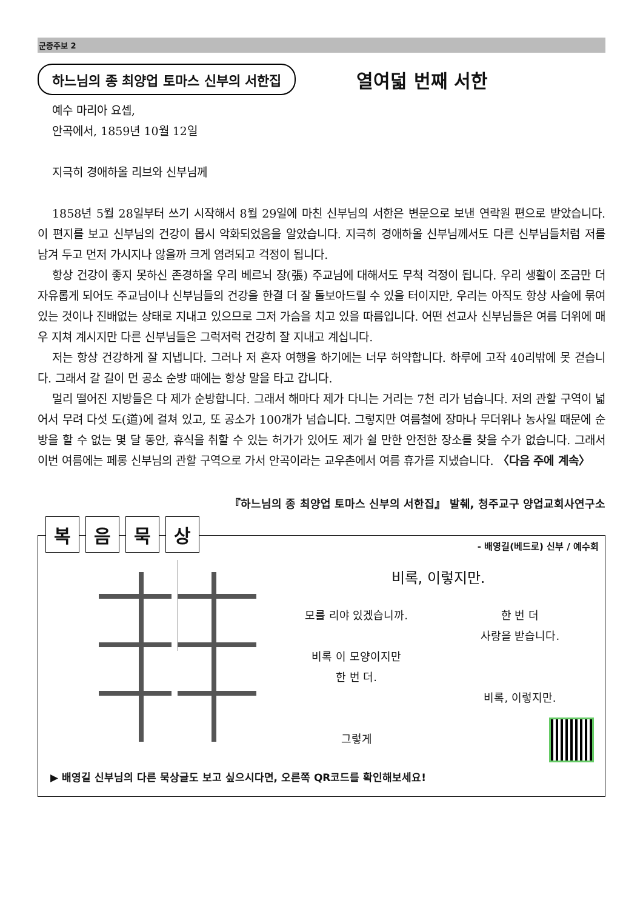군종주보 2
하느님의 종 최양업 토마스 신부의 서한집
열여덟 번째 서한
예수 마리아 요셉,
안곡에서, 1859년 10월 12일
지극히 경애하올 리브와 신부님께
1858년 5월 28일부터 쓰기 시작해서 8월 29일에 마친 신부님의 서한은 변문으로 보낸 연락원 편으로 받았습니다. 이 편지를 보고 신부님의 건강이 몹시 악화되었음을 알았습니다. 지극히 경애하올 신부님께서도 다른 신부님들처럼 저를 남겨 두고 먼저 가시지나 않을까 크게 염려되고 걱정이 됩니다.
항상 건강이 좋지 못하신 존경하올 우리 베르뇌 장(張) 주교님에 대해서도 무척 걱정이 됩니다. 우리 생활이 조금만 더 자유롭게 되어도 주교님이나 신부님들의 건강을 한결 더 잘 돌보아드릴 수 있을 터이지만, 우리는 아직도 항상 사슬에 묶여 있는 것이나 진배없는 상태로 지내고 있으므로 그저 가슴을 치고 있을 따름입니다. 어떤 선교사 신부님들은 여름 더위에 매우 지쳐 계시지만 다른 신부님들은 그럭저럭 건강히 잘 지내고 계십니다.
저는 항상 건강하게 잘 지냅니다. 그러나 저 혼자 여행을 하기에는 너무 허약합니다. 하루에 고작 40리밖에 못 걷습니다. 그래서 갈 길이 먼 공소 순방 때에는 항상 말을 타고 갑니다.
멀리 떨어진 지방들은 다 제가 순방합니다. 그래서 해마다 제가 다니는 거리는 7천 리가 넘습니다. 저의 관할 구역이 넓어서 무려 다섯 도(道)에 걸쳐 있고, 또 공소가 100개가 넘습니다. 그렇지만 여름철에 장마나 무더위나 농사일 때문에 순방을 할 수 없는 몇 달 동안, 휴식을 취할 수 있는 허가가 있어도 제가 쉴 만한 안전한 장소를 찾을 수가 없습니다. 그래서 이번 여름에는 페롱 신부님의 관할 구역으로 가서 안곡이라는 교우촌에서 여름 휴가를 지냈습니다. 〈다음 주에 계속〉
『하느님의 종 최양업 토마스 신부의 서한집』 발췌, 청주교구 양업교회사연구소
복음묵상
- 배영길(베드로) 신부 / 예수회
비록, 이렇지만.
모를 리야 있겠습니까.
비록 이 모양이지만
한 번 더.
그렇게
한 번 더
사랑을 받습니다.
비록, 이렇지만.
▶ 배영길 신부님의 다른 묵상글도 보고 싶으시다면, 오른쪽 QR코드를 확인해보세요!